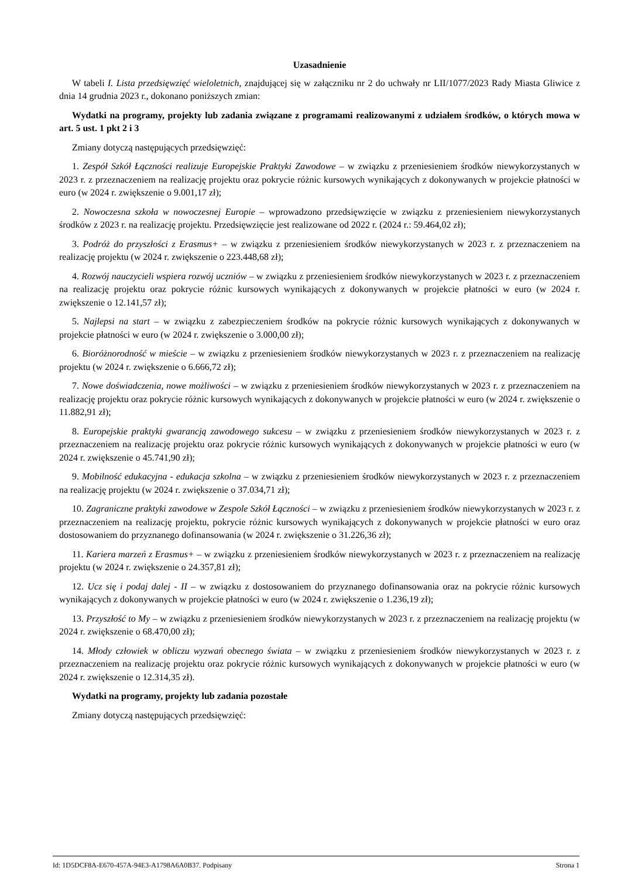Uzasadnienie
W tabeli I. Lista przedsięwzięć wieloletnich, znajdującej się w załączniku nr 2 do uchwały nr LII/1077/2023 Rady Miasta Gliwice z dnia 14 grudnia 2023 r., dokonano poniższych zmian:
Wydatki na programy, projekty lub zadania związane z programami realizowanymi z udziałem środków, o których mowa w art. 5 ust. 1 pkt 2 i 3
Zmiany dotyczą następujących przedsięwzięć:
1. Zespół Szkół Łączności realizuje Europejskie Praktyki Zawodowe – w związku z przeniesieniem środków niewykorzystanych w 2023 r. z przeznaczeniem na realizację projektu oraz pokrycie różnic kursowych wynikających z dokonywanych w projekcie płatności w euro (w 2024 r. zwiększenie o 9.001,17 zł);
2. Nowoczesna szkoła w nowoczesnej Europie – wprowadzono przedsięwzięcie w związku z przeniesieniem niewykorzystanych środków z 2023 r. na realizację projektu. Przedsięwzięcie jest realizowane od 2022 r. (2024 r.: 59.464,02 zł);
3. Podróż do przyszłości z Erasmus+ – w związku z przeniesieniem środków niewykorzystanych w 2023 r. z przeznaczeniem na realizację projektu (w 2024 r. zwiększenie o 223.448,68 zł);
4. Rozwój nauczycieli wspiera rozwój uczniów – w związku z przeniesieniem środków niewykorzystanych w 2023 r. z przeznaczeniem na realizację projektu oraz pokrycie różnic kursowych wynikających z dokonywanych w projekcie płatności w euro (w 2024 r. zwiększenie o 12.141,57 zł);
5. Najlepsi na start – w związku z zabezpieczeniem środków na pokrycie różnic kursowych wynikających z dokonywanych w projekcie płatności w euro (w 2024 r. zwiększenie o 3.000,00 zł);
6. Bioróżnorodność w mieście – w związku z przeniesieniem środków niewykorzystanych w 2023 r. z przeznaczeniem na realizację projektu (w 2024 r. zwiększenie o 6.666,72 zł);
7. Nowe doświadczenia, nowe możliwości – w związku z przeniesieniem środków niewykorzystanych w 2023 r. z przeznaczeniem na realizację projektu oraz pokrycie różnic kursowych wynikających z dokonywanych w projekcie płatności w euro (w 2024 r. zwiększenie o 11.882,91 zł);
8. Europejskie praktyki gwarancją zawodowego sukcesu – w związku z przeniesieniem środków niewykorzystanych w 2023 r. z przeznaczeniem na realizację projektu oraz pokrycie różnic kursowych wynikających z dokonywanych w projekcie płatności w euro (w 2024 r. zwiększenie o 45.741,90 zł);
9. Mobilność edukacyjna - edukacja szkolna – w związku z przeniesieniem środków niewykorzystanych w 2023 r. z przeznaczeniem na realizację projektu (w 2024 r. zwiększenie o 37.034,71 zł);
10. Zagraniczne praktyki zawodowe w Zespole Szkół Łączności – w związku z przeniesieniem środków niewykorzystanych w 2023 r. z przeznaczeniem na realizację projektu, pokrycie różnic kursowych wynikających z dokonywanych w projekcie płatności w euro oraz dostosowaniem do przyznanego dofinansowania (w 2024 r. zwiększenie o 31.226,36 zł);
11. Kariera marzeń z Erasmus+ – w związku z przeniesieniem środków niewykorzystanych w 2023 r. z przeznaczeniem na realizację projektu (w 2024 r. zwiększenie o 24.357,81 zł);
12. Ucz się i podaj dalej - II – w związku z dostosowaniem do przyznanego dofinansowania oraz na pokrycie różnic kursowych wynikających z dokonywanych w projekcie płatności w euro (w 2024 r. zwiększenie o 1.236,19 zł);
13. Przyszłość to My – w związku z przeniesieniem środków niewykorzystanych w 2023 r. z przeznaczeniem na realizację projektu (w 2024 r. zwiększenie o 68.470,00 zł);
14. Młody człowiek w obliczu wyzwań obecnego świata – w związku z przeniesieniem środków niewykorzystanych w 2023 r. z przeznaczeniem na realizację projektu oraz pokrycie różnic kursowych wynikających z dokonywanych w projekcie płatności w euro (w 2024 r. zwiększenie o 12.314,35 zł).
Wydatki na programy, projekty lub zadania pozostałe
Zmiany dotyczą następujących przedsięwzięć:
Id: 1D5DCF8A-E670-457A-94E3-A1798A6A0B37. Podpisany Strona 1